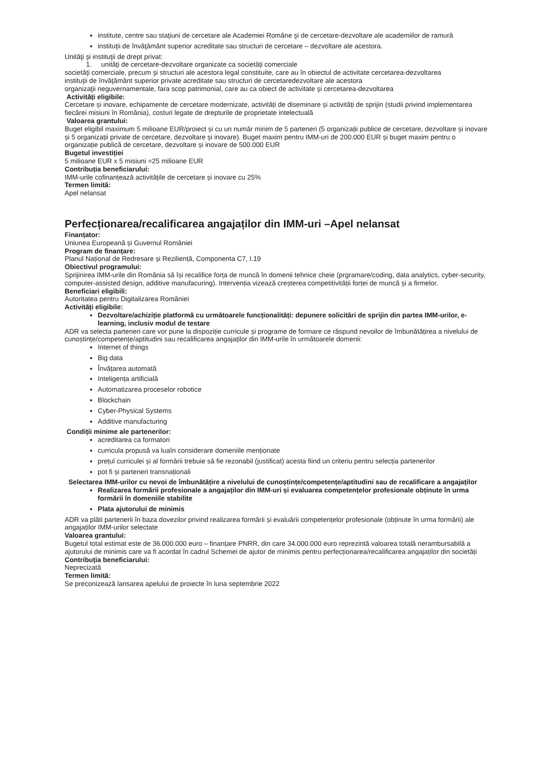institute, centre sau staţiuni de cercetare ale Academiei Române şi de cercetare-dezvoltare ale academiilor de ramură
instituţii de învăţământ superior acreditate sau structuri de cercetare – dezvoltare ale acestora.
Unităţi şi instituţii de drept privat:
1. unităţi de cercetare-dezvoltare organizate ca societăţi comerciale
societăţi comerciale, precum şi structuri ale acestora legal constituite, care au în obiectul de activitate cercetarea-dezvoltarea
instituţii de învăţământ superior private acreditate sau structuri de cercetaredezvoltare ale acestora
organizaţii neguvernamentale, fara scop patrimonial, care au ca obiect de activitate şi cercetarea-dezvoltarea
Activități eligibile:
Cercetare și inovare, echipamente de cercetare modernizate, activități de diseminare și activități de sprijin (studii privind implementarea fiecărei misiuni în România), costuri legate de drepturile de proprietate intelectuală
Valoarea grantului:
Buget eligibil maximum 5 milioane EUR/proiect și cu un număr minim de 5 parteneri (5 organizații publice de cercetare, dezvoltare și inovare și 5 organizații private de cercetare, dezvoltare și inovare). Buget maxim pentru IMM-uri de 200.000 EUR și buget maxim pentru o organizație publică de cercetare, dezvoltare și inovare de 500.000 EUR
Bugetul investiției
5 milioane EUR x 5 misiuni =25 milioane EUR
Contribuția beneficiarului:
IMM-urile cofinanțează activitățile de cercetare și inovare cu 25%
Termen limită:
Apel nelansat
Perfecționarea/recalificarea angajaților din IMM-uri –Apel nelansat
Finanțator:
Uniunea Europeană și Guvernul României
Program de finanțare:
Planul Național de Redresare și Reziliență, Componenta C7, I.19
Obiectivul programului:
Sprijinirea IMM-urile din România să își recalifice forța de muncă în domenii tehnice cheie (prgramare/coding, data analytics, cyber-security, computer-assisted design, additive manufacuring). Intervenția vizează creșterea competitivității forței de muncă și a firmelor.
Beneficiari eligibili:
Autoritatea pentru Digitalizarea României
Activități eligibile:
Dezvoltare/achiziție platformă cu următoarele funcționalități: depunere solicitări de sprijin din partea IMM-urilor, e-learning, inclusiv modul de testare
ADR va selecta parteneri care vor pune la dispoziție curricule și programe de formare ce răspund nevoilor de îmbunătățirea a nivelului de cunoștințe/competențe/aptitudini sau recalificarea angajaților din IMM-urile în următoarele domenii:
Internet of things
Big data
Învățarea automată
Inteligența artificială
Automatizarea proceselor robotice
Blockchain
Cyber-Physical Systems
Additive manufacturing
Condiții minime ale partenerilor:
acreditarea ca formatori
curricula propusă va luaîn considerare domeniile menționate
prețul curriculei și al formării trebuie să fie rezonabil (justificat) acesta fiind un criteriu pentru selecția partenerilor
pot fi și parteneri transnaționali
Selectarea IMM-urilor cu nevoi de îmbunătățire a nivelului de cunoștințe/competențe/aptitudini sau de recalificare a angajaților
Realizarea formării profesionale a angajaților din IMM-uri și evaluarea competențelor profesionale obținute în urma formării în domeniile stabilite
Plata ajutorului de minimis
ADR va plăti partenerii în baza dovezilor privind realizarea formării și evaluării competențelor profesionale (obținute în urma formării) ale angajaților IMM-urilor selectate
Valoarea grantului:
Bugetul total estimat este de 36.000.000 euro – finanțare PNRR, din care 34.000.000 euro reprezintă valoarea totală nerambursabilă a ajutorului de minimis care va fi acordat în cadrul Schemei de ajutor de minimis pentru perfecționarea/recalificarea angajaților din societăți
Contribuția beneficiarului:
Neprecizată
Termen limită:
Se preconizează lansarea apelului de proiecte în luna septembrie 2022